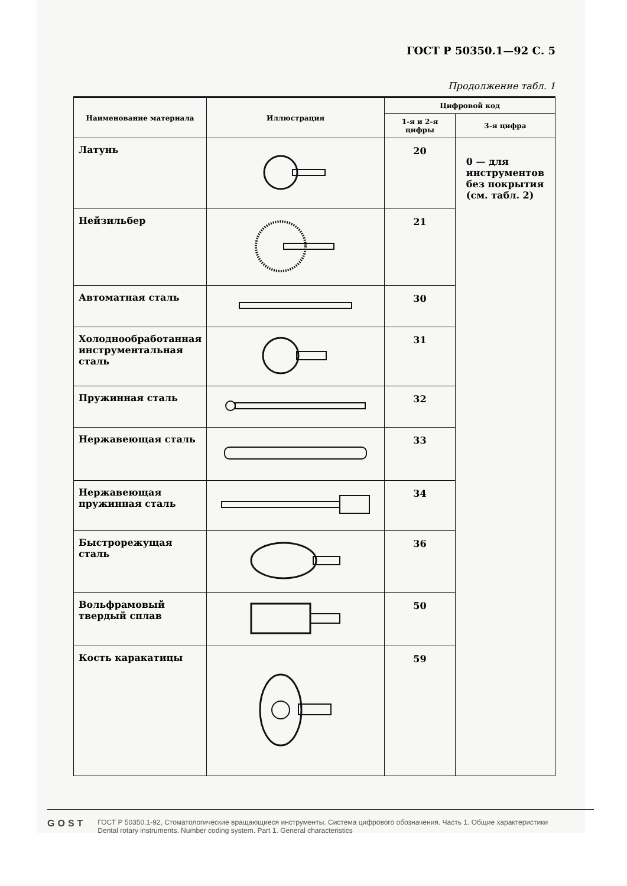ГОСТ Р 50350.1—92 С. 5
Продолжение табл. 1
| Наименование материала | Иллюстрация | Цифровой код | |
| --- | --- | --- | --- |
| | | 1-я и 2-я цифры | 3-я цифра |
| Латунь | | 20 | 0 — для инструментов без покрытия (см. табл. 2) |
| Нейзильбер | | 21 | |
| Автоматная сталь | | 30 | |
| Холоднообработанная инструментальная сталь | | 31 | |
| Пружинная сталь | | 32 | |
| Нержавеющая сталь | | 33 | |
| Нержавеющая пружинная сталь | | 34 | |
| Быстрорежущая сталь | | 36 | |
| Вольфрамовый твердый сплав | | 50 | |
| Кость каракатицы | | 59 | |
GOST
ГОСТ Р 50350.1-92, Стоматологические вращающиеся инструменты. Система цифрового обозначения. Часть 1. Общие характеристики
Dental rotary instruments. Number coding system. Part 1. General characteristics